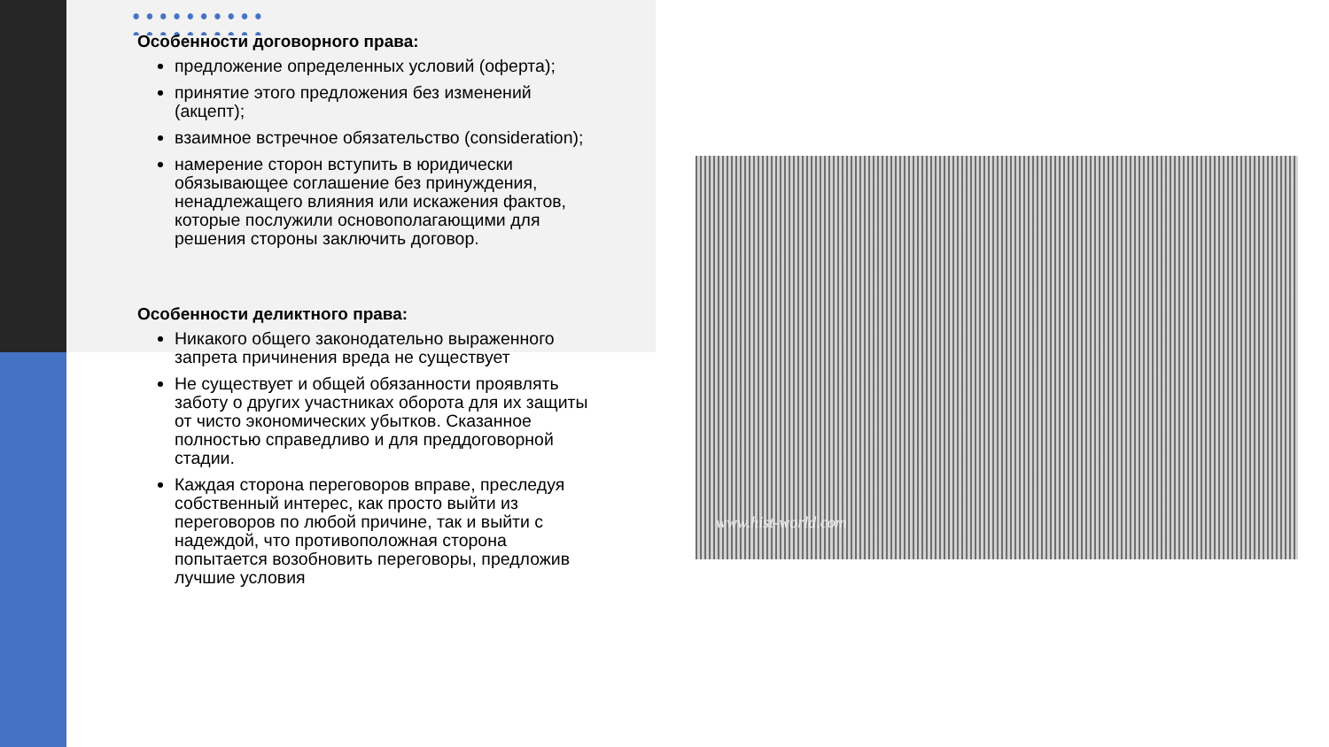Особенности договорного права:
предложение определенных условий (оферта);
принятие этого предложения без изменений (акцепт);
взаимное встречное обязательство (consideration);
намерение сторон вступить в юридически обязывающее соглашение без принуждения, ненадлежащего влияния или искажения фактов, которые послужили основополагающими для решения стороны заключить договор.
Особенности деликтного права:
Никакого общего законодательно выраженного запрета причинения вреда не существует
Не существует и общей обязанности проявлять заботу о других участниках оборота для их защиты от чисто экономических убытков. Сказанное полностью справедливо и для преддоговорной стадии.
Каждая сторона переговоров вправе, преследуя собственный интерес, как просто выйти из переговоров по любой причине, так и выйти с надеждой, что противоположная сторона попытается возобновить переговоры, предложив лучшие условия
www.hist-world.com